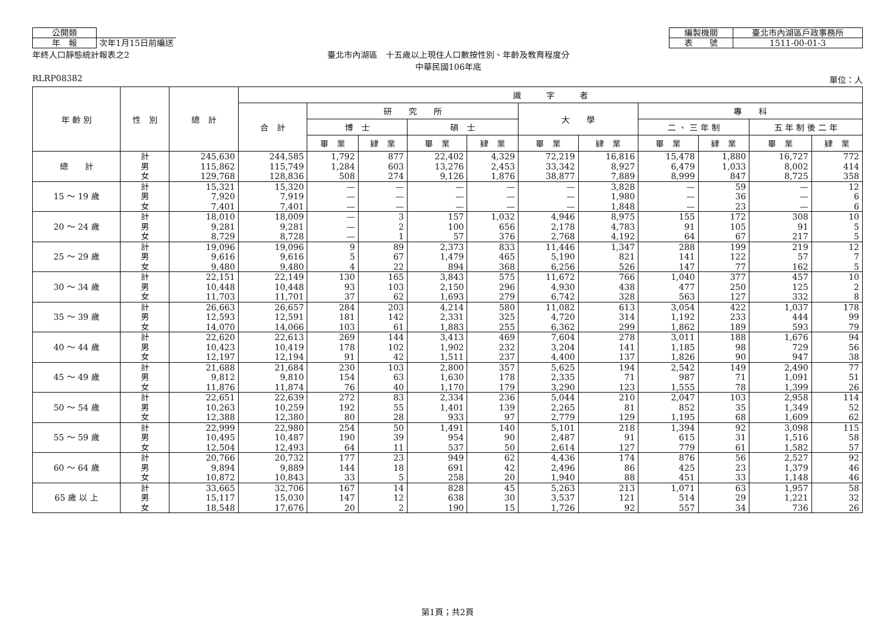| 公開類 | |
| 年 報 | 次年1月15日前編送 |
| 編製機關 | 臺北市內湖區戶政事務所 |
| 表 號 | 1511-00-01-3 |
年終人口靜態統計報表之2 臺北市內湖區　十五歲以上現住人口數按性別、年齡及教育程度分
中華民國106年底
RLRP08382 單位：人
| 年 齡 別 | 性 別 | 總 計 | 識 字 者 | | | | | | | | | | |
| --- | --- | --- | --- | --- | --- | --- | --- | --- | --- | --- | --- | --- | --- |
| | | | 合 計 | 研 究 所 | | | | 大 學 | | 專 科 | | | |
| | | | | 博 士 | | 碩 士 | | | | 二 、 三 年 制 | | 五 年 制 後 二 年 | |
| | | | | 畢 業 | 肄 業 | 畢 業 | 肄 業 | 畢 業 | 肄 業 | 畢 業 | 肄 業 | 畢 業 | 肄 業 |
| 總 計 | 計 | 245,630 | 244,585 | 1,792 | 877 | 22,402 | 4,329 | 72,219 | 16,816 | 15,478 | 1,880 | 16,727 | 772 |
| | 男 | 115,862 | 115,749 | 1,284 | 603 | 13,276 | 2,453 | 33,342 | 8,927 | 6,479 | 1,033 | 8,002 | 414 |
| | 女 | 129,768 | 128,836 | 508 | 274 | 9,126 | 1,876 | 38,877 | 7,889 | 8,999 | 847 | 8,725 | 358 |
| 15 ～ 19 歲 | 計 | 15,321 | 15,320 | — | — | — | — | — | 3,828 | — | 59 | — | 12 |
| | 男 | 7,920 | 7,919 | — | — | — | — | — | 1,980 | — | 36 | — | 6 |
| | 女 | 7,401 | 7,401 | — | — | — | — | — | 1,848 | — | 23 | — | 6 |
| 20 ～ 24 歲 | 計 | 18,010 | 18,009 | — | 3 | 157 | 1,032 | 4,946 | 8,975 | 155 | 172 | 308 | 10 |
| | 男 | 9,281 | 9,281 | — | 2 | 100 | 656 | 2,178 | 4,783 | 91 | 105 | 91 | 5 |
| | 女 | 8,729 | 8,728 | — | 1 | 57 | 376 | 2,768 | 4,192 | 64 | 67 | 217 | 5 |
| 25 ～ 29 歲 | 計 | 19,096 | 19,096 | 9 | 89 | 2,373 | 833 | 11,446 | 1,347 | 288 | 199 | 219 | 12 |
| | 男 | 9,616 | 9,616 | 5 | 67 | 1,479 | 465 | 5,190 | 821 | 141 | 122 | 57 | 7 |
| | 女 | 9,480 | 9,480 | 4 | 22 | 894 | 368 | 6,256 | 526 | 147 | 77 | 162 | 5 |
| 30 ～ 34 歲 | 計 | 22,151 | 22,149 | 130 | 165 | 3,843 | 575 | 11,672 | 766 | 1,040 | 377 | 457 | 10 |
| | 男 | 10,448 | 10,448 | 93 | 103 | 2,150 | 296 | 4,930 | 438 | 477 | 250 | 125 | 2 |
| | 女 | 11,703 | 11,701 | 37 | 62 | 1,693 | 279 | 6,742 | 328 | 563 | 127 | 332 | 8 |
| 35 ～ 39 歲 | 計 | 26,663 | 26,657 | 284 | 203 | 4,214 | 580 | 11,082 | 613 | 3,054 | 422 | 1,037 | 178 |
| | 男 | 12,593 | 12,591 | 181 | 142 | 2,331 | 325 | 4,720 | 314 | 1,192 | 233 | 444 | 99 |
| | 女 | 14,070 | 14,066 | 103 | 61 | 1,883 | 255 | 6,362 | 299 | 1,862 | 189 | 593 | 79 |
| 40 ～ 44 歲 | 計 | 22,620 | 22,613 | 269 | 144 | 3,413 | 469 | 7,604 | 278 | 3,011 | 188 | 1,676 | 94 |
| | 男 | 10,423 | 10,419 | 178 | 102 | 1,902 | 232 | 3,204 | 141 | 1,185 | 98 | 729 | 56 |
| | 女 | 12,197 | 12,194 | 91 | 42 | 1,511 | 237 | 4,400 | 137 | 1,826 | 90 | 947 | 38 |
| 45 ～ 49 歲 | 計 | 21,688 | 21,684 | 230 | 103 | 2,800 | 357 | 5,625 | 194 | 2,542 | 149 | 2,490 | 77 |
| | 男 | 9,812 | 9,810 | 154 | 63 | 1,630 | 178 | 2,335 | 71 | 987 | 71 | 1,091 | 51 |
| | 女 | 11,876 | 11,874 | 76 | 40 | 1,170 | 179 | 3,290 | 123 | 1,555 | 78 | 1,399 | 26 |
| 50 ～ 54 歲 | 計 | 22,651 | 22,639 | 272 | 83 | 2,334 | 236 | 5,044 | 210 | 2,047 | 103 | 2,958 | 114 |
| | 男 | 10,263 | 10,259 | 192 | 55 | 1,401 | 139 | 2,265 | 81 | 852 | 35 | 1,349 | 52 |
| | 女 | 12,388 | 12,380 | 80 | 28 | 933 | 97 | 2,779 | 129 | 1,195 | 68 | 1,609 | 62 |
| 55 ～ 59 歲 | 計 | 22,999 | 22,980 | 254 | 50 | 1,491 | 140 | 5,101 | 218 | 1,394 | 92 | 3,098 | 115 |
| | 男 | 10,495 | 10,487 | 190 | 39 | 954 | 90 | 2,487 | 91 | 615 | 31 | 1,516 | 58 |
| | 女 | 12,504 | 12,493 | 64 | 11 | 537 | 50 | 2,614 | 127 | 779 | 61 | 1,582 | 57 |
| 60 ～ 64 歲 | 計 | 20,766 | 20,732 | 177 | 23 | 949 | 62 | 4,436 | 174 | 876 | 56 | 2,527 | 92 |
| | 男 | 9,894 | 9,889 | 144 | 18 | 691 | 42 | 2,496 | 86 | 425 | 23 | 1,379 | 46 |
| | 女 | 10,872 | 10,843 | 33 | 5 | 258 | 20 | 1,940 | 88 | 451 | 33 | 1,148 | 46 |
| 65 歲 以 上 | 計 | 33,665 | 32,706 | 167 | 14 | 828 | 45 | 5,263 | 213 | 1,071 | 63 | 1,957 | 58 |
| | 男 | 15,117 | 15,030 | 147 | 12 | 638 | 30 | 3,537 | 121 | 514 | 29 | 1,221 | 32 |
| | 女 | 18,548 | 17,676 | 20 | 2 | 190 | 15 | 1,726 | 92 | 557 | 34 | 736 | 26 |
第1頁；共2頁